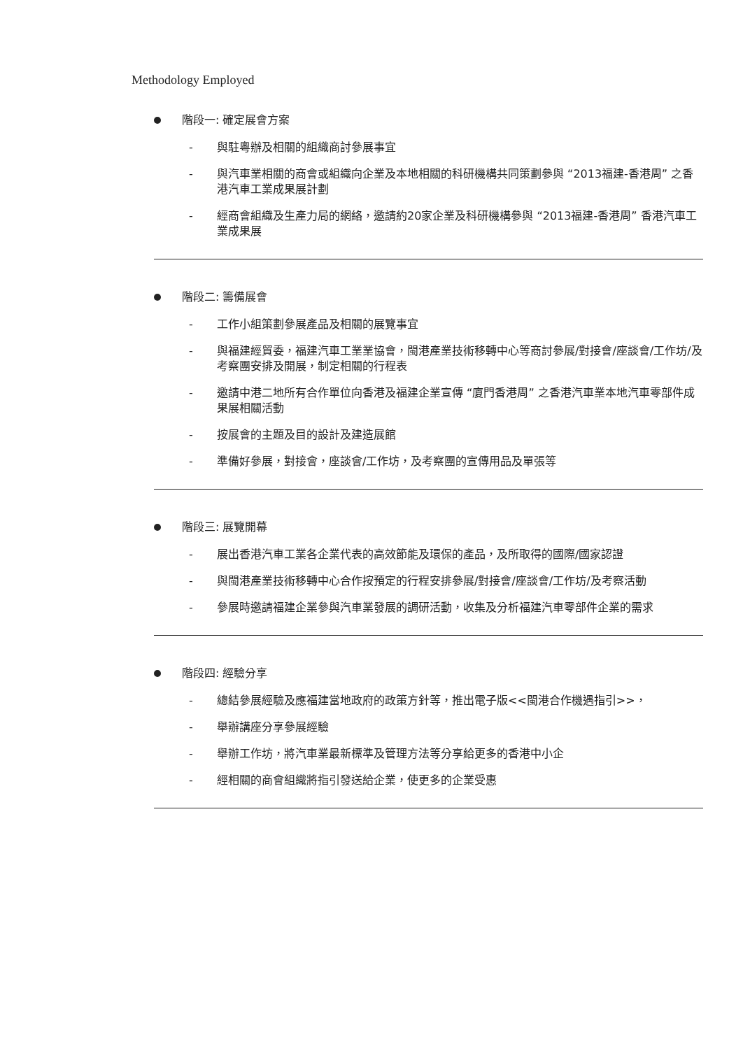Methodology Employed
階段一: 確定展會方案
- 與駐粵辦及相關的組織商討參展事宜
- 與汽車業相關的商會或組織向企業及本地相關的科研機構共同策劃參與 “2013福建-香港周” 之香港汽車工業成果展計劃
- 經商會組織及生產力局的網絡，邀請約20家企業及科研機構參與 “2013福建-香港周” 香港汽車工業成果展
階段二: 籌備展會
- 工作小組策劃參展產品及相關的展覽事宜
- 與福建經貿委，福建汽車工業業協會，閩港產業技術移轉中心等商討參展/對接會/座談會/工作坊/及考察團安排及開展，制定相關的行程表
- 邀請中港二地所有合作單位向香港及福建企業宣傳 “廈門香港周” 之香港汽車業本地汽車零部件成果展相關活動
- 按展會的主題及目的設計及建造展館
- 準備好參展，對接會，座談會/工作坊，及考察團的宣傳用品及單張等
階段三: 展覽開幕
- 展出香港汽車工業各企業代表的高效節能及環保的產品，及所取得的國際/國家認證
- 與閩港產業技術移轉中心合作按預定的行程安排參展/對接會/座談會/工作坊/及考察活動
- 參展時邀請福建企業參與汽車業發展的調研活動，收集及分析福建汽車零部件企業的需求
階段四: 經驗分享
- 總結參展經驗及應福建當地政府的政策方針等，推出電子版<<閩港合作機遇指引>>，
- 舉辦講座分享參展經驗
- 舉辦工作坊，將汽車業最新標準及管理方法等分享給更多的香港中小企
- 經相關的商會組織將指引發送給企業，使更多的企業受惠